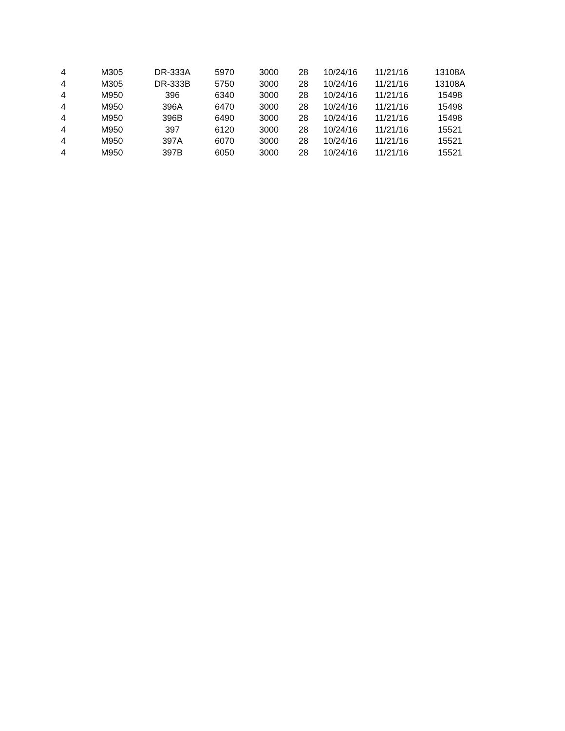| 4 | M305 | DR-333A | 5970 | 3000 | 28 | 10/24/16 | 11/21/16 | 13108A |
| 4 | M305 | DR-333B | 5750 | 3000 | 28 | 10/24/16 | 11/21/16 | 13108A |
| 4 | M950 | 396 | 6340 | 3000 | 28 | 10/24/16 | 11/21/16 | 15498 |
| 4 | M950 | 396A | 6470 | 3000 | 28 | 10/24/16 | 11/21/16 | 15498 |
| 4 | M950 | 396B | 6490 | 3000 | 28 | 10/24/16 | 11/21/16 | 15498 |
| 4 | M950 | 397 | 6120 | 3000 | 28 | 10/24/16 | 11/21/16 | 15521 |
| 4 | M950 | 397A | 6070 | 3000 | 28 | 10/24/16 | 11/21/16 | 15521 |
| 4 | M950 | 397B | 6050 | 3000 | 28 | 10/24/16 | 11/21/16 | 15521 |